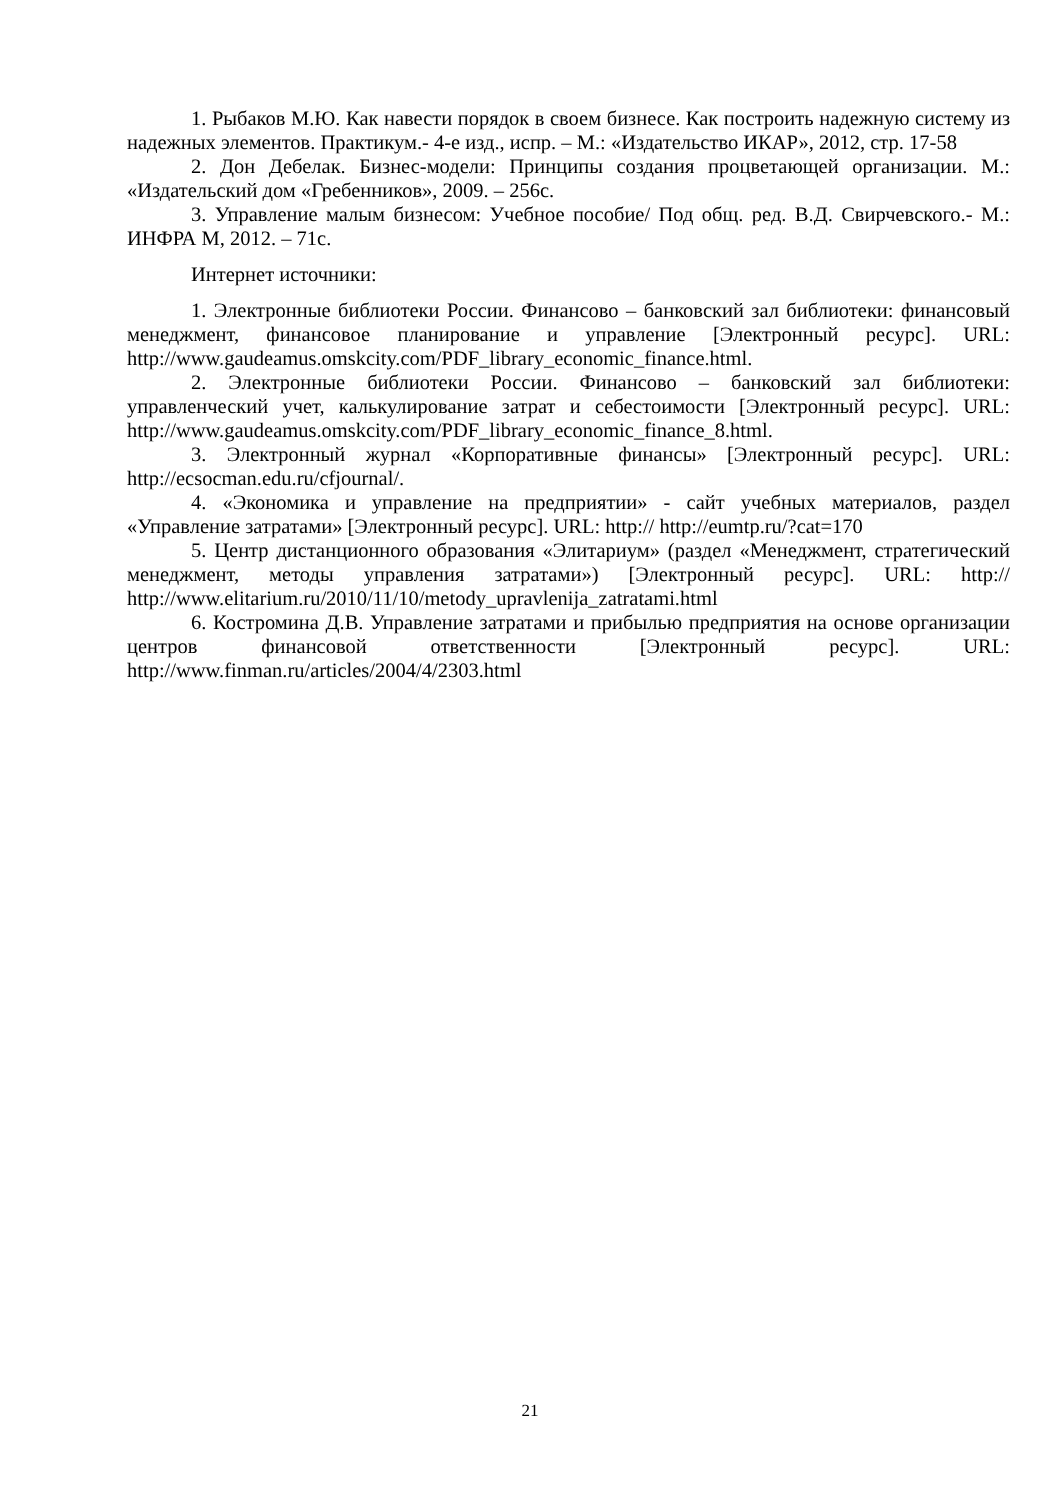1. Рыбаков М.Ю. Как навести порядок в своем бизнесе. Как построить надежную систему из надежных элементов. Практикум.- 4-е изд., испр. – М.: «Издательство ИКАР», 2012, стр. 17-58
2. Дон Дебелак. Бизнес-модели: Принципы создания процветающей организации. М.: «Издательский дом «Гребенников», 2009. – 256с.
3. Управление малым бизнесом: Учебное пособие/ Под общ. ред. В.Д. Свирчевского.- М.: ИНФРА М, 2012. – 71с.
Интернет источники:
1. Электронные библиотеки России. Финансово – банковский зал библиотеки: финансовый менеджмент, финансовое планирование и управление [Электронный ресурс]. URL: http://www.gaudeamus.omskcity.com/PDF_library_economic_finance.html.
2. Электронные библиотеки России. Финансово – банковский зал библиотеки: управленческий учет, калькулирование затрат и себестоимости [Электронный ресурс]. URL: http://www.gaudeamus.omskcity.com/PDF_library_economic_finance_8.html.
3. Электронный журнал «Корпоративные финансы» [Электронный ресурс]. URL: http://ecsocman.edu.ru/cfjournal/.
4. «Экономика и управление на предприятии» - сайт учебных материалов, раздел «Управление затратами» [Электронный ресурс]. URL: http:// http://eumtp.ru/?cat=170
5. Центр дистанционного образования «Элитариум» (раздел «Менеджмент, стратегический менеджмент, методы управления затратами») [Электронный ресурс]. URL: http:// http://www.elitarium.ru/2010/11/10/metody_upravlenija_zatratami.html
6. Костромина Д.В. Управление затратами и прибылью предприятия на основе организации центров финансовой ответственности [Электронный ресурс]. URL: http://www.finman.ru/articles/2004/4/2303.html
21